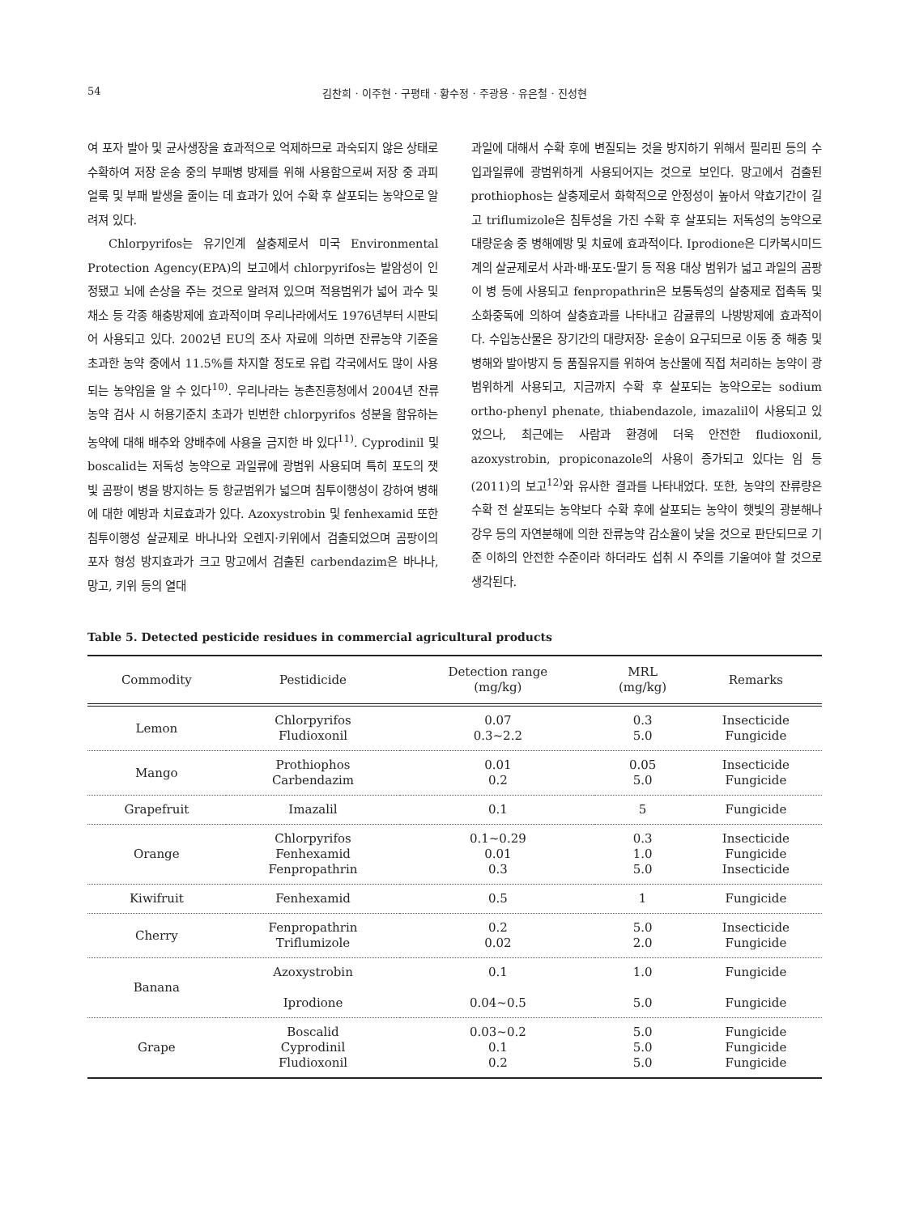54 김찬희 · 이주현 · 구평태 · 황수정 · 주광용 · 유은철 · 진성현
여 포자 발아 및 균사생장을 효과적으로 억제하므로 과숙되지 않은 상태로 수확하여 저장 운송 중의 부패병 방제를 위해 사용함으로써 저장 중 과피 얼룩 및 부패 발생을 줄이는 데 효과가 있어 수확 후 살포되는 농약으로 알려져 있다.
Chlorpyrifos는 유기인계 살충제로서 미국 Environmental Protection Agency(EPA)의 보고에서 chlorpyrifos는 발암성이 인정됐고 뇌에 손상을 주는 것으로 알려져 있으며 적용범위가 넓어 과수 및 채소 등 각종 해충방제에 효과적이며 우리나라에서도 1976년부터 시판되어 사용되고 있다. 2002년 EU의 조사 자료에 의하면 잔류농약 기준을 초과한 농약 중에서 11.5%를 차지할 정도로 유럽 각국에서도 많이 사용되는 농약임을 알 수 있다<sup>10)</sup>. 우리나라는 농촌진흥청에서 2004년 잔류농약 검사 시 허용기준치 초과가 빈번한 chlorpyrifos 성분을 함유하는 농약에 대해 배추와 양배추에 사용을 금지한 바 있다<sup>11)</sup>. Cyprodinil 및 boscalid는 저독성 농약으로 과일류에 광범위 사용되며 특히 포도의 잿빛 곰팡이 병을 방지하는 등 항균범위가 넓으며 침투이행성이 강하여 병해에 대한 예방과 치료효과가 있다. Azoxystrobin 및 fenhexamid 또한 침투이행성 살균제로 바나나와 오렌지·키위에서 검출되었으며 곰팡이의 포자 형성 방지효과가 크고 망고에서 검출된 carbendazim은 바나나, 망고, 키위 등의 열대
과일에 대해서 수확 후에 변질되는 것을 방지하기 위해서 필리핀 등의 수입과일류에 광범위하게 사용되어지는 것으로 보인다. 망고에서 검출된 prothiophos는 살충제로서 화학적으로 안정성이 높아서 약효기간이 길고 triflumizole은 침투성을 가진 수확 후 살포되는 저독성의 농약으로 대량운송 중 병해예방 및 치료에 효과적이다. Iprodione은 디카복시미드계의 살균제로서 사과·배·포도·딸기 등 적용 대상 범위가 넓고 과일의 곰팡이 병 등에 사용되고 fenpropathrin은 보통독성의 살충제로 접촉독 및 소화중독에 의하여 살충효과를 나타내고 감귤류의 나방방제에 효과적이다. 수입농산물은 장기간의 대량저장· 운송이 요구되므로 이동 중 해충 및 병해와 발아방지 등 품질유지를 위하여 농산물에 직접 처리하는 농약이 광범위하게 사용되고, 지금까지 수확 후 살포되는 농약으로는 sodium ortho-phenyl phenate, thiabendazole, imazalil이 사용되고 있었으나, 최근에는 사람과 환경에 더욱 안전한 fludioxonil, azoxystrobin, propiconazole의 사용이 증가되고 있다는 임 등(2011)의 보고<sup>12)</sup>와 유사한 결과를 나타내었다. 또한, 농약의 잔류량은 수확 전 살포되는 농약보다 수확 후에 살포되는 농약이 햇빛의 광분해나 강우 등의 자연분해에 의한 잔류농약 감소율이 낮을 것으로 판단되므로 기준 이하의 안전한 수준이라 하더라도 섭취 시 주의를 기울여야 할 것으로 생각된다.
Table 5. Detected pesticide residues in commercial agricultural products
| Commodity | Pestidicide | Detection range (mg/kg) | MRL (mg/kg) | Remarks |
| --- | --- | --- | --- | --- |
| Lemon | Chlorpyrifos Fludioxonil | 0.07 0.3~2.2 | 0.3 5.0 | Insecticide Fungicide |
| Mango | Prothiophos Carbendazim | 0.01 0.2 | 0.05 5.0 | Insecticide Fungicide |
| Grapefruit | Imazalil | 0.1 | 5 | Fungicide |
| Orange | Chlorpyrifos Fenhexamid Fenpropathrin | 0.1~0.29 0.01 0.3 | 0.3 1.0 5.0 | Insecticide Fungicide Insecticide |
| Kiwifruit | Fenhexamid | 0.5 | 1 | Fungicide |
| Cherry | Fenpropathrin Triflumizole | 0.2 0.02 | 5.0 2.0 | Insecticide Fungicide |
| Banana | Azoxystrobin Iprodione | 0.1 0.04~0.5 | 1.0 5.0 | Fungicide Fungicide |
| Grape | Boscalid Cyprodinil Fludioxonil | 0.03~0.2 0.1 0.2 | 5.0 5.0 5.0 | Fungicide Fungicide Fungicide |